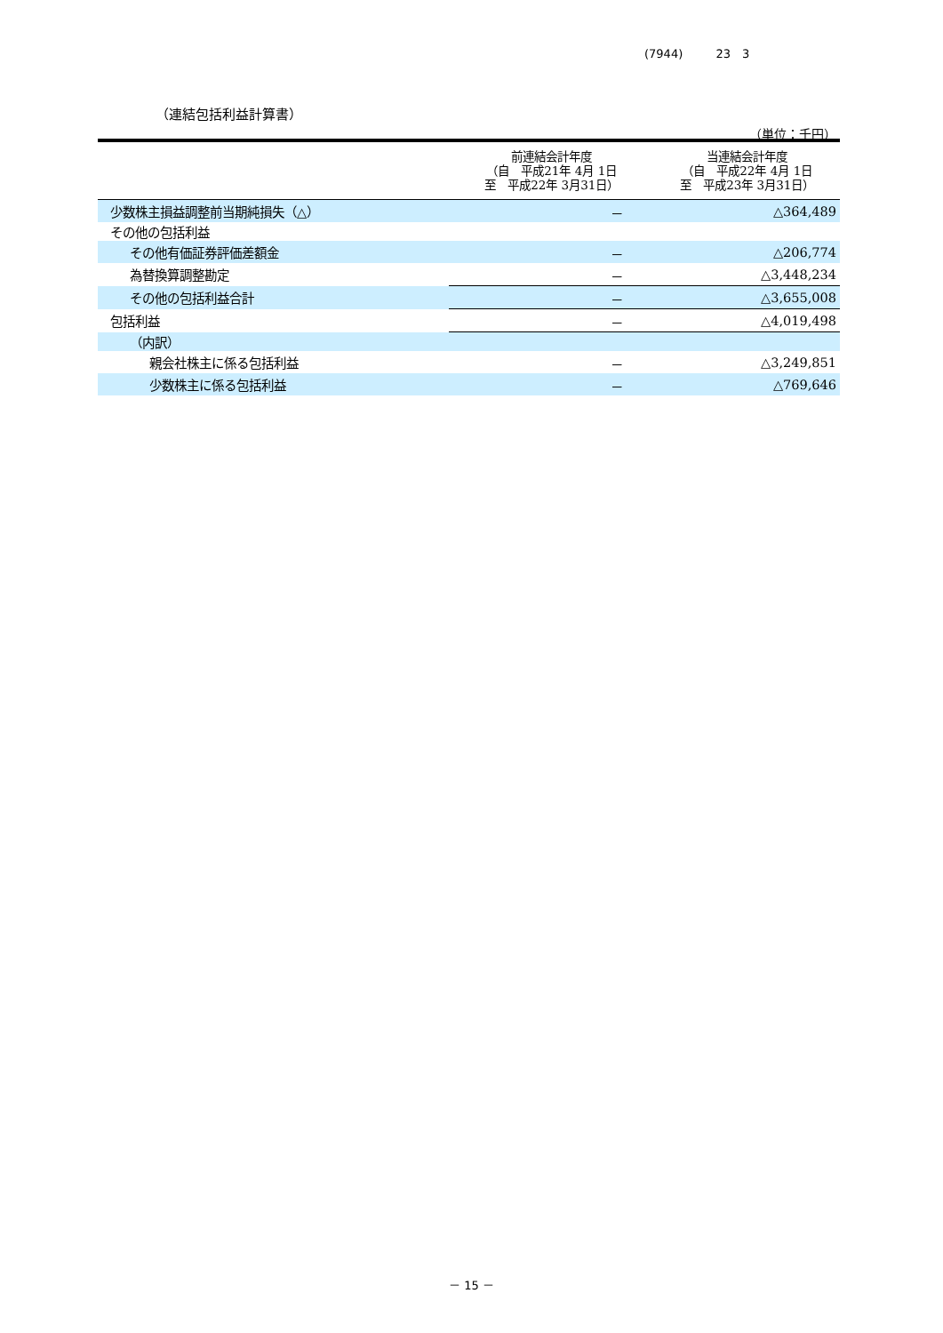(7944) 23　3
（連結包括利益計算書）
（単位：千円）
| | 前連結会計年度 （自 平成21年 4月 1日 至 平成22年 3月31日） | 当連結会計年度 （自 平成22年 4月 1日 至 平成23年 3月31日） |
| --- | --- | --- |
| 少数株主損益調整前当期純損失（△） | － | △364,489 |
| その他の包括利益 | | |
| その他有価証券評価差額金 | － | △206,774 |
| 為替換算調整勘定 | － | △3,448,234 |
| その他の包括利益合計 | － | △3,655,008 |
| 包括利益 | － | △4,019,498 |
| （内訳） | | |
| 親会社株主に係る包括利益 | － | △3,249,851 |
| 少数株主に係る包括利益 | － | △769,646 |
－ 15 －